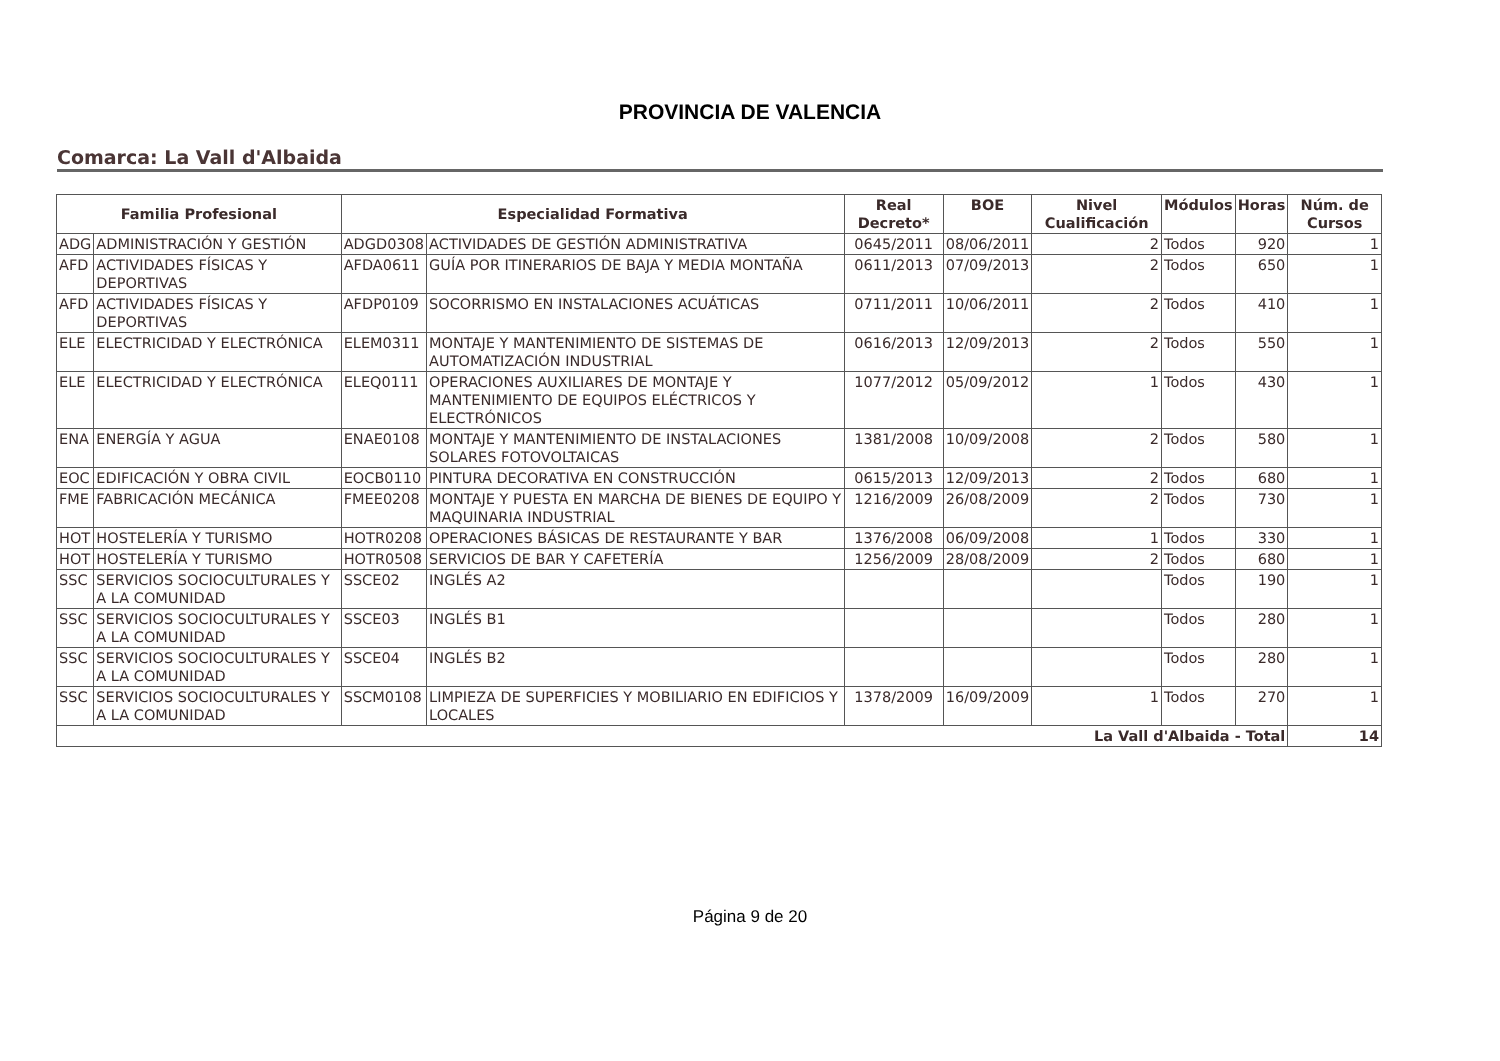PROVINCIA DE VALENCIA
Comarca: La Vall d'Albaida
| Familia Profesional | | Especialidad Formativa | | Real Decreto* | BOE | Nivel Cualificación | Módulos | Horas | Núm. de Cursos |
| --- | --- | --- | --- | --- | --- | --- | --- | --- | --- |
| ADG | ADMINISTRACIÓN Y GESTIÓN | ADGD0308 | ACTIVIDADES DE GESTIÓN ADMINISTRATIVA | 0645/2011 | 08/06/2011 | 2 | Todos | 920 | 1 |
| AFD | ACTIVIDADES FÍSICAS Y DEPORTIVAS | AFDA0611 | GUÍA POR ITINERARIOS DE BAJA Y MEDIA MONTAÑA | 0611/2013 | 07/09/2013 | 2 | Todos | 650 | 1 |
| AFD | ACTIVIDADES FÍSICAS Y DEPORTIVAS | AFDP0109 | SOCORRISMO EN INSTALACIONES ACUÁTICAS | 0711/2011 | 10/06/2011 | 2 | Todos | 410 | 1 |
| ELE | ELECTRICIDAD Y ELECTRÓNICA | ELEM0311 | MONTAJE Y MANTENIMIENTO DE SISTEMAS DE AUTOMATIZACIÓN INDUSTRIAL | 0616/2013 | 12/09/2013 | 2 | Todos | 550 | 1 |
| ELE | ELECTRICIDAD Y ELECTRÓNICA | ELEQ0111 | OPERACIONES AUXILIARES DE MONTAJE Y MANTENIMIENTO DE EQUIPOS ELÉCTRICOS Y ELECTRÓNICOS | 1077/2012 | 05/09/2012 | 1 | Todos | 430 | 1 |
| ENA | ENERGÍA Y AGUA | ENAE0108 | MONTAJE Y MANTENIMIENTO DE INSTALACIONES SOLARES FOTOVOLTAICAS | 1381/2008 | 10/09/2008 | 2 | Todos | 580 | 1 |
| EOC | EDIFICACIÓN Y OBRA CIVIL | EOCB0110 | PINTURA DECORATIVA EN CONSTRUCCIÓN | 0615/2013 | 12/09/2013 | 2 | Todos | 680 | 1 |
| FME | FABRICACIÓN MECÁNICA | FMEE0208 | MONTAJE Y PUESTA EN MARCHA DE BIENES DE EQUIPO Y MAQUINARIA INDUSTRIAL | 1216/2009 | 26/08/2009 | 2 | Todos | 730 | 1 |
| HOT | HOSTELERÍA Y TURISMO | HOTR0208 | OPERACIONES BÁSICAS DE RESTAURANTE Y BAR | 1376/2008 | 06/09/2008 | 1 | Todos | 330 | 1 |
| HOT | HOSTELERÍA Y TURISMO | HOTR0508 | SERVICIOS DE BAR Y CAFETERÍA | 1256/2009 | 28/08/2009 | 2 | Todos | 680 | 1 |
| SSC | SERVICIOS SOCIOCULTURALES Y A LA COMUNIDAD | SSCE02 | INGLÉS A2 | | | | Todos | 190 | 1 |
| SSC | SERVICIOS SOCIOCULTURALES Y A LA COMUNIDAD | SSCE03 | INGLÉS B1 | | | | Todos | 280 | 1 |
| SSC | SERVICIOS SOCIOCULTURALES Y A LA COMUNIDAD | SSCE04 | INGLÉS B2 | | | | Todos | 280 | 1 |
| SSC | SERVICIOS SOCIOCULTURALES Y A LA COMUNIDAD | SSCM0108 | LIMPIEZA DE SUPERFICIES Y MOBILIARIO EN EDIFICIOS Y LOCALES | 1378/2009 | 16/09/2009 | 1 | Todos | 270 | 1 |
| La Vall d'Albaida - Total | | | | | | | | | 14 |
Página 9 de 20